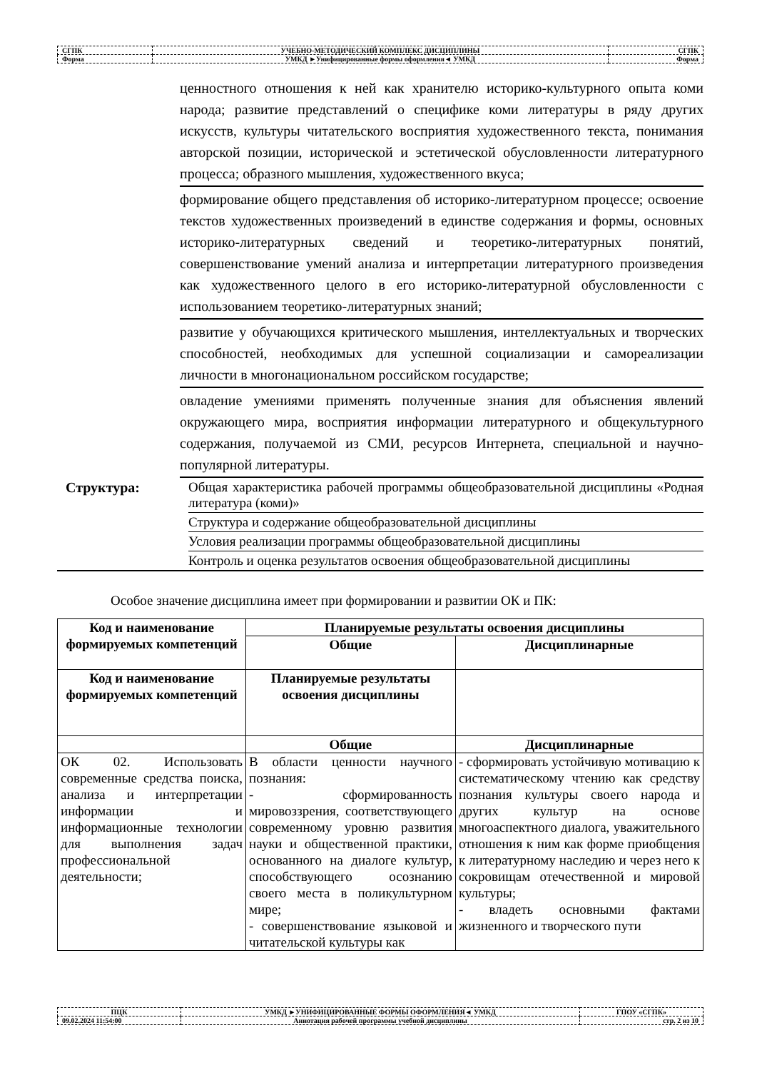| СГПК | УЧЕБНО-МЕТОДИЧЕСКИЙ КОМПЛЕКС ДИСЦИПЛИНЫ | СГПК |
| Форма | УМКД ►Унифицированные формы оформления◄ УМКД | Форма |
| | ценностного отношения к ней как хранителю историко-культурного опыта коми народа; развитие представлений о специфике коми литературы в ряду других искусств, культуры читательского восприятия художественного текста, понимания авторской позиции, исторической и эстетической обусловленности литературного процесса; образного мышления, художественного вкуса; |
| | формирование общего представления об историко-литературном процессе; освоение текстов художественных произведений в единстве содержания и формы, основных историко-литературных сведений и теоретико-литературных понятий, совершенствование умений анализа и интерпретации литературного произведения как художественного целого в его историко-литературной обусловленности с использованием теоретико-литературных знаний; |
| | развитие у обучающихся критического мышления, интеллектуальных и творческих способностей, необходимых для успешной социализации и самореализации личности в многонациональном российском государстве; |
| | овладение умениями применять полученные знания для объяснения явлений окружающего мира, восприятия информации литературного и общекультурного содержания, получаемой из СМИ, ресурсов Интернета, специальной и научно-популярной литературы. |
| Структура: | Общая характеристика рабочей программы общеобразовательной дисциплины «Родная литература (коми)» |
| | Структура и содержание общеобразовательной дисциплины |
| | Условия реализации программы общеобразовательной дисциплины |
| | Контроль и оценка результатов освоения общеобразовательной дисциплины |
Особое значение дисциплина имеет при формировании и развитии ОК и ПК:
| Код и наименование формируемых компетенций | Планируемые результаты освоения дисциплины | |
| --- | --- | --- |
| | Общие | Дисциплинарные |
| Код и наименование формируемых компетенций | Планируемые результаты освоения дисциплины | |
| | Общие | Дисциплинарные |
| ОК 02. Использовать современные средства поиска, анализа и интерпретации информации и информационные технологии для выполнения задач профессиональной деятельности; | В области ценности научного познания: - сформированность мировоззрения, соответствующего современному уровню развития науки и общественной практики, основанного на диалоге культур, способствующего осознанию своего места в поликультурном мире; - совершенствование языковой и читательской культуры как | - сформировать устойчивую мотивацию к систематическому чтению как средству познания культуры своего народа и других культур на основе многоаспектного диалога, уважительного отношения к ним как форме приобщения к литературному наследию и через него к сокровищам отечественной и мировой культуры; - владеть основными фактами жизненного и творческого пути |
| ПЦК | УМКД ►УНИФИЦИРОВАННЫЕ ФОРМЫ ОФОРМЛЕНИЯ◄ УМКД | ГПОУ «СГПК» |
| 09.02.2024 11:54:00 | Аннотация рабочей программы учебной дисциплины | стр. 2 из 10 |